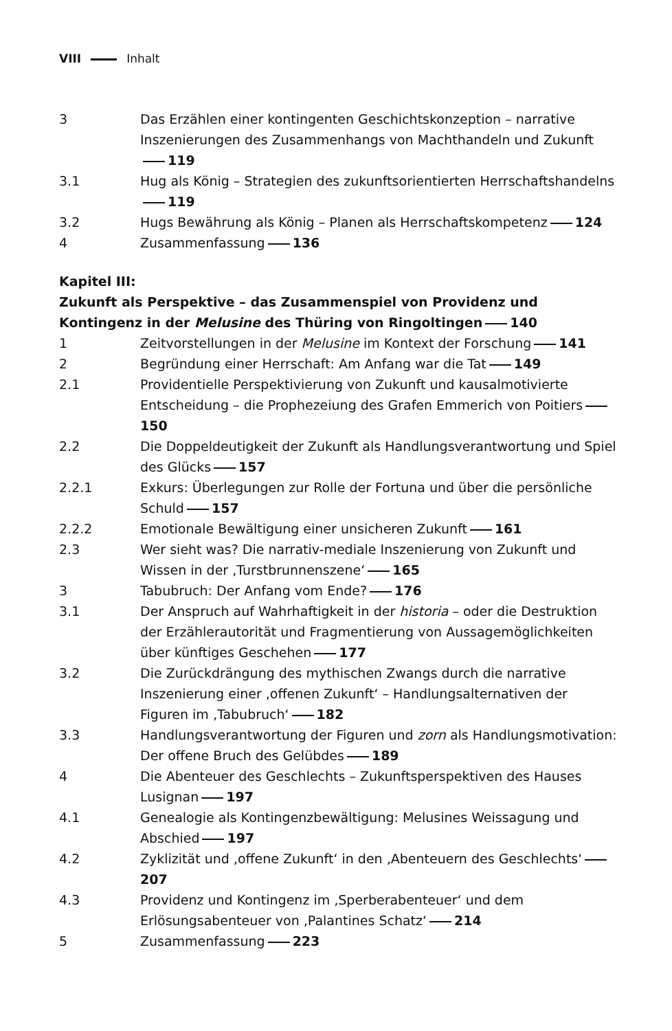VIII Inhalt
3 Das Erzählen einer kontingenten Geschichtskonzeption – narrative Inszenierungen des Zusammenhangs von Machthandeln und Zukunft 119
3.1 Hug als König – Strategien des zukunftsorientierten Herrschaftshandelns 119
3.2 Hugs Bewährung als König – Planen als Herrschaftskompetenz 124
4 Zusammenfassung 136
Kapitel III:
Zukunft als Perspektive – das Zusammenspiel von Providenz und Kontingenz in der Melusine des Thüring von Ringoltingen 140
1 Zeitvorstellungen in der Melusine im Kontext der Forschung 141
2 Begründung einer Herrschaft: Am Anfang war die Tat 149
2.1 Providentielle Perspektivierung von Zukunft und kausalmotivierte Entscheidung – die Prophezeiung des Grafen Emmerich von Poitiers 150
2.2 Die Doppeldeutigkeit der Zukunft als Handlungsverantwortung und Spiel des Glücks 157
2.2.1 Exkurs: Überlegungen zur Rolle der Fortuna und über die persönliche Schuld 157
2.2.2 Emotionale Bewältigung einer unsicheren Zukunft 161
2.3 Wer sieht was? Die narrativ-mediale Inszenierung von Zukunft und Wissen in der ‚Turstbrunnenszene‘ 165
3 Tabubruch: Der Anfang vom Ende? 176
3.1 Der Anspruch auf Wahrhaftigkeit in der historia – oder die Destruktion der Erzählerautorität und Fragmentierung von Aussagemöglichkeiten über künftiges Geschehen 177
3.2 Die Zurückdrängung des mythischen Zwangs durch die narrative Inszenierung einer ‚offenen Zukunft‘ – Handlungsalternativen der Figuren im ‚Tabubruch‘ 182
3.3 Handlungsverantwortung der Figuren und zorn als Handlungsmotivation: Der offene Bruch des Gelübdes 189
4 Die Abenteuer des Geschlechts – Zukunftsperspektiven des Hauses Lusignan 197
4.1 Genealogie als Kontingenzbewältigung: Melusines Weissagung und Abschied 197
4.2 Zyklizität und ‚offene Zukunft‘ in den ‚Abenteuern des Geschlechts‘ 207
4.3 Providenz und Kontingenz im ‚Sperberabenteuer‘ und dem Erlösungsabenteuer von ‚Palantines Schatz‘ 214
5 Zusammenfassung 223